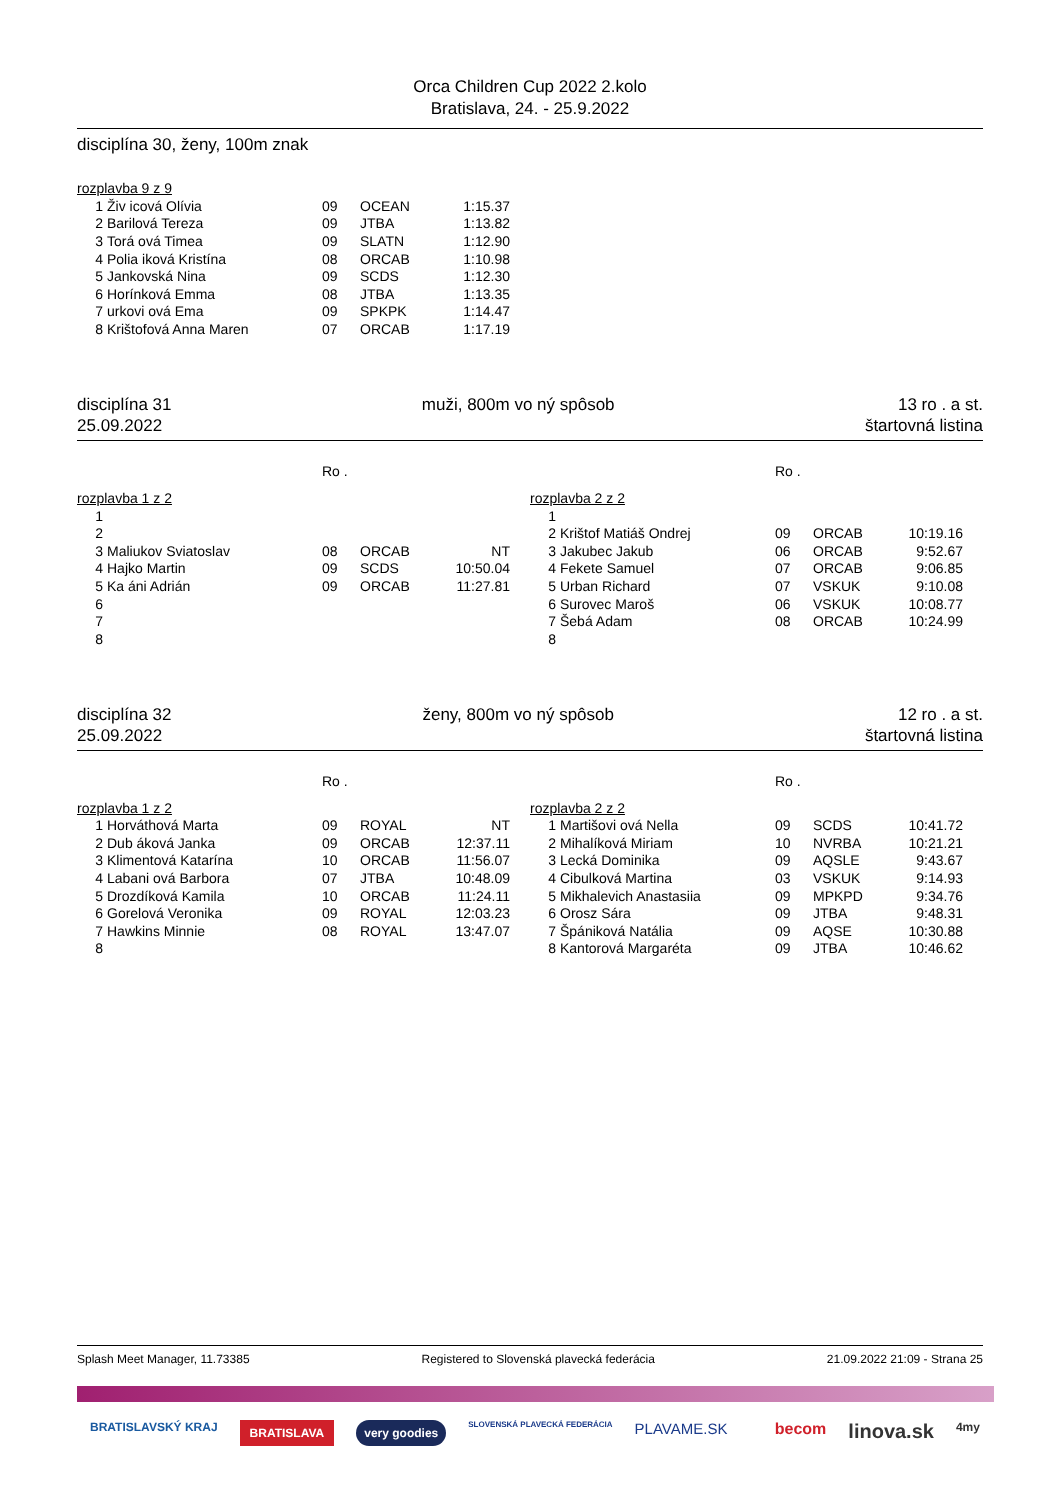Orca Children Cup 2022 2.kolo
Bratislava, 24. - 25.9.2022
disciplína 30, ženy, 100m znak
rozplavba 9 z 9
| 1 | Živ icová Olívia | 09 | OCEAN | 1:15.37 |
| 2 | Barilová Tereza | 09 | JTBA | 1:13.82 |
| 3 | Torá ová Timea | 09 | SLATN | 1:12.90 |
| 4 | Polia iková Kristína | 08 | ORCAB | 1:10.98 |
| 5 | Jankovská Nina | 09 | SCDS | 1:12.30 |
| 6 | Horínková Emma | 08 | JTBA | 1:13.35 |
| 7 | urkovi ová Ema | 09 | SPKPK | 1:14.47 |
| 8 | Krištofová Anna Maren | 07 | ORCAB | 1:17.19 |
disciplína 31
25.09.2022
muži, 800m vo ný spôsob 13 ro . a st.
štartovná listina
Ro .
rozplavba 1 z 2
| 1 | | | | |
| 2 | | | | |
| 3 | Maliukov Sviatoslav | 08 | ORCAB | NT |
| 4 | Hajko Martin | 09 | SCDS | 10:50.04 |
| 5 | Ka áni Adrián | 09 | ORCAB | 11:27.81 |
| 6 | | | | |
| 7 | | | | |
| 8 | | | | |
Ro .
rozplavba 2 z 2
| 1 | | | | |
| 2 | Krištof Matiáš Ondrej | 09 | ORCAB | 10:19.16 |
| 3 | Jakubec Jakub | 06 | ORCAB | 9:52.67 |
| 4 | Fekete Samuel | 07 | ORCAB | 9:06.85 |
| 5 | Urban Richard | 07 | VSKUK | 9:10.08 |
| 6 | Surovec Maroš | 06 | VSKUK | 10:08.77 |
| 7 | Šebá Adam | 08 | ORCAB | 10:24.99 |
| 8 | | | | |
disciplína 32
25.09.2022
ženy, 800m vo ný spôsob 12 ro . a st.
štartovná listina
Ro .
rozplavba 1 z 2
| 1 | Horváthová Marta | 09 | ROYAL | NT |
| 2 | Dub áková Janka | 09 | ORCAB | 12:37.11 |
| 3 | Klimentová Katarína | 10 | ORCAB | 11:56.07 |
| 4 | Labani ová Barbora | 07 | JTBA | 10:48.09 |
| 5 | Drozdíková Kamila | 10 | ORCAB | 11:24.11 |
| 6 | Gorelová Veronika | 09 | ROYAL | 12:03.23 |
| 7 | Hawkins Minnie | 08 | ROYAL | 13:47.07 |
| 8 | | | | |
Ro .
rozplavba 2 z 2
| 1 | Martišovi ová Nella | 09 | SCDS | 10:41.72 |
| 2 | Mihalíková Miriam | 10 | NVRBA | 10:21.21 |
| 3 | Lecká Dominika | 09 | AQSLE | 9:43.67 |
| 4 | Cibulková Martina | 03 | VSKUK | 9:14.93 |
| 5 | Mikhalevich Anastasiia | 09 | MPKPD | 9:34.76 |
| 6 | Orosz Sára | 09 | JTBA | 9:48.31 |
| 7 | Špániková Natália | 09 | AQSE | 10:30.88 |
| 8 | Kantorová Margaréta | 09 | JTBA | 10:46.62 |
Splash Meet Manager, 11.73385 Registered to Slovenská plavecká federácia 21.09.2022 21:09 - Strana 25
BRATISLAVSKÝ KRAJ BRATISLAVA very goodies SLOVENSKÁ PLAVECKÁ FEDERÁCIA PLAVAME.SK becom linova.sk 4my